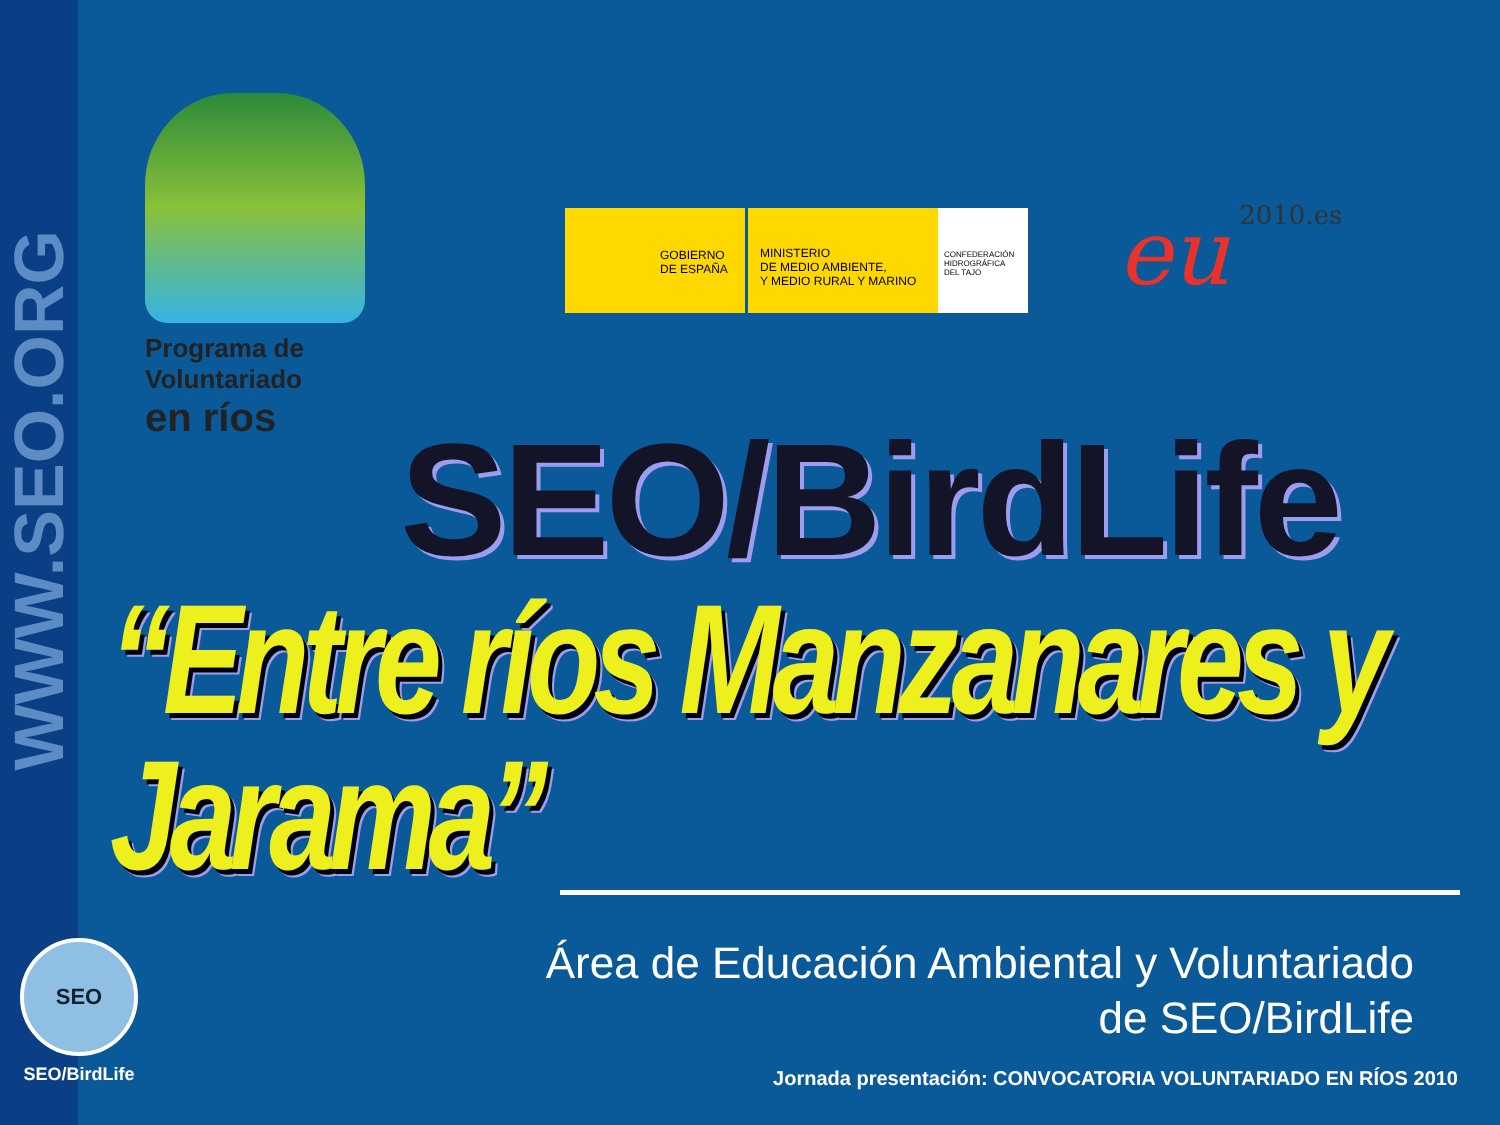WWW.SEO.ORG
SEO
SEO/BirdLife
Programa de
Voluntariado
en ríos
GOBIERNO
DE ESPAÑA
MINISTERIO
DE MEDIO AMBIENTE,
Y MEDIO RURAL Y MARINO
CONFEDERACIÓN
HIDROGRÁFICA
DEL TAJO
eu 2010.es
SEO/BirdLife
“Entre ríos Manzanares y Jarama”
Área de Educación Ambiental y Voluntariado
de SEO/BirdLife
Jornada presentación: CONVOCATORIA VOLUNTARIADO EN RÍOS 2010